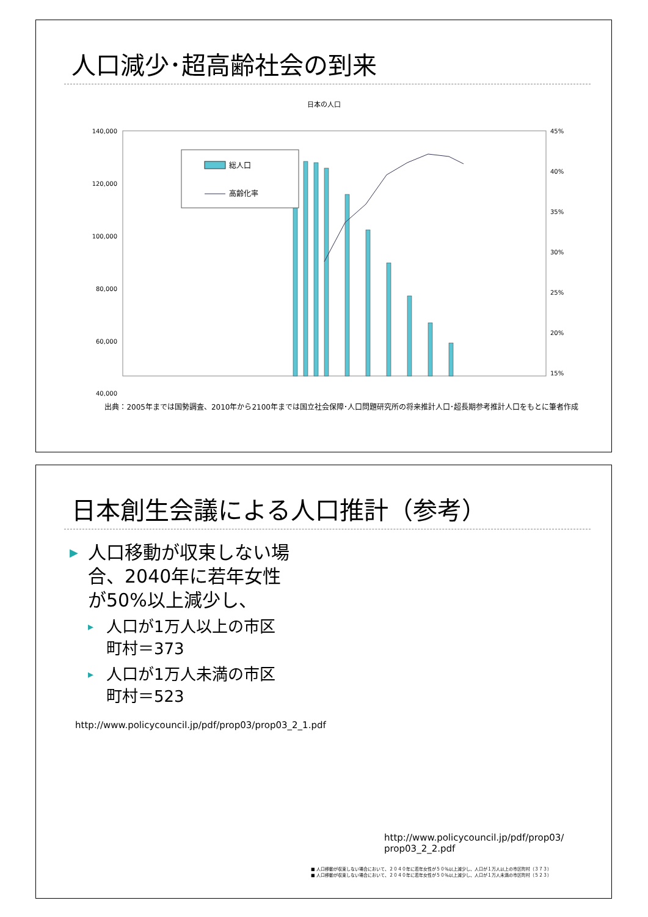人口減少･超高齢社会の到来
日本の人口
140,000
120,000
100,000
80,000
60,000
40,000
45%
40%
35%
30%
25%
20%
15%
総人口
高齢化率
出典：2005年までは国勢調査、2010年から2100年までは国立社会保障･人口問題研究所の将来推計人口･超長期参考推計人口をもとに筆者作成
日本創生会議による人口推計（参考）
▶ 人口移動が収束しない場合、2040年に若年女性が50%以上減少し、
▸ 人口が1万人以上の市区町村＝373
▸ 人口が1万人未満の市区町村＝523
http://www.policycouncil.jp/pdf/prop03/prop03_2_1.pdf
http://www.policycouncil.jp/pdf/prop03/
prop03_2_2.pdf
■ 人口移動が収束しない場合において、２０４０年に若年女性が５０％以上減少し、人口が１万人以上の市区町村（３７３）
■ 人口移動が収束しない場合において、２０４０年に若年女性が５０％以上減少し、人口が１万人未満の市区町村（５２３）